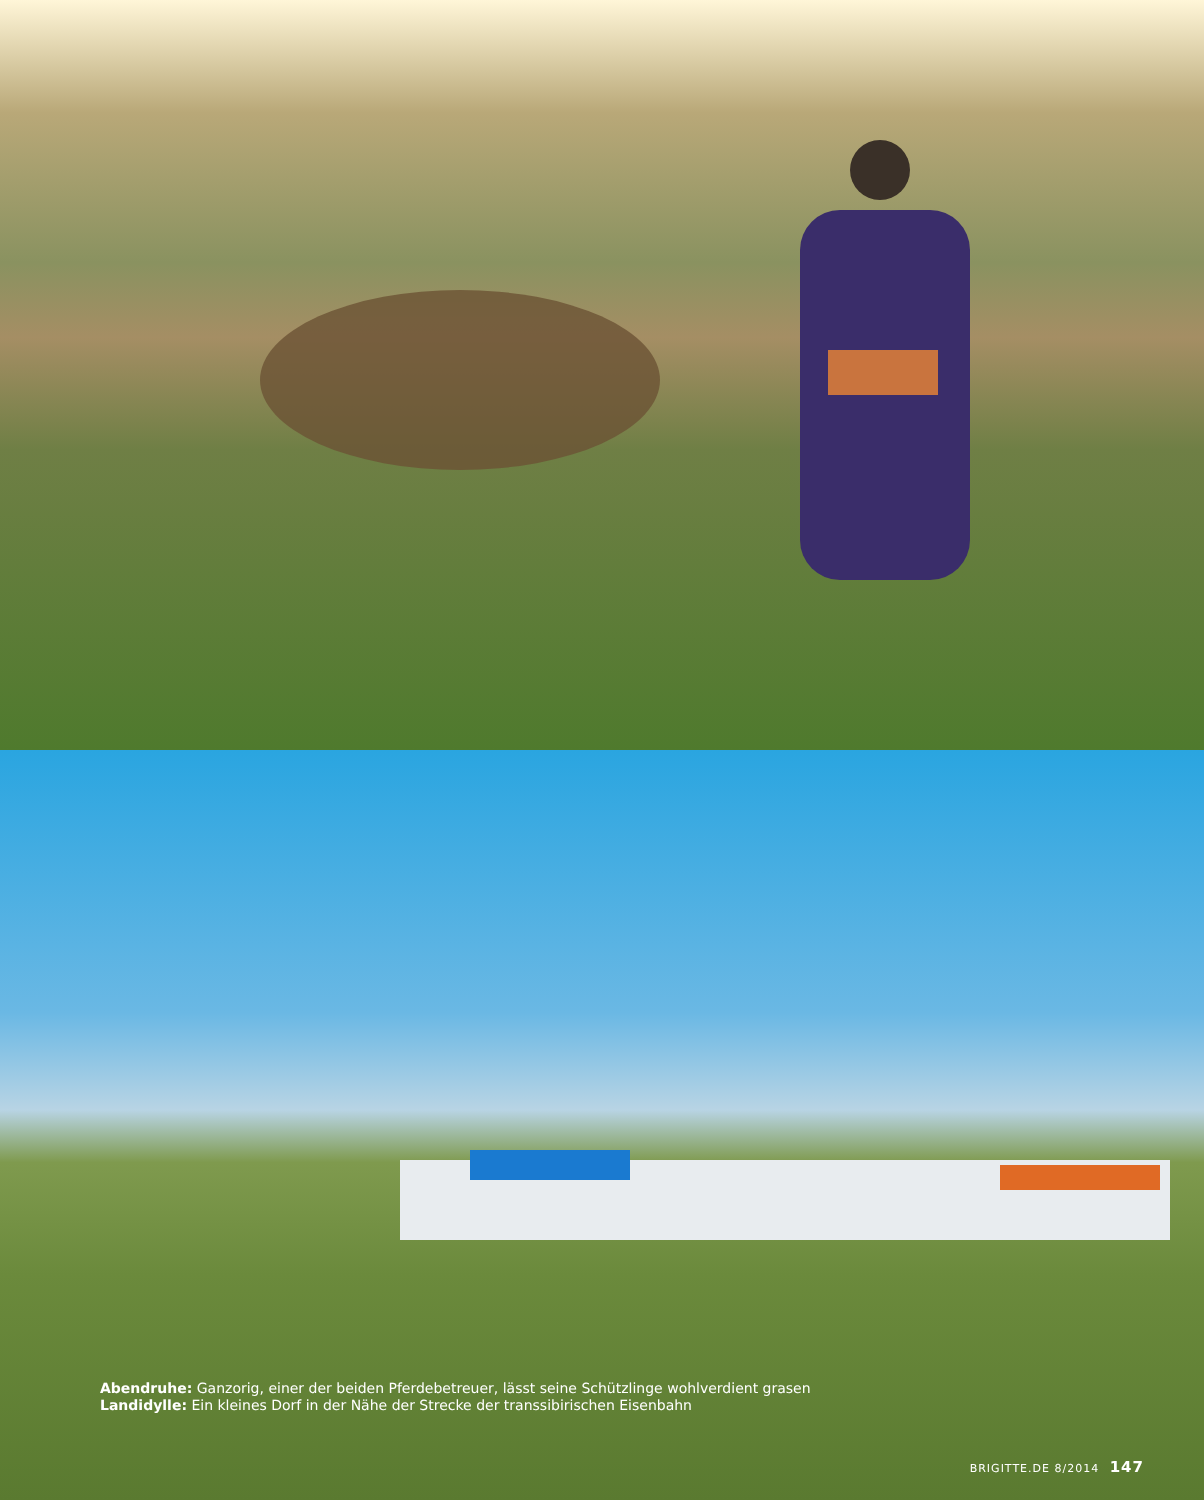Abendruhe: Ganzorig, einer der beiden Pferdebetreuer, lässt seine Schützlinge wohlverdient grasen
Landidylle: Ein kleines Dorf in der Nähe der Strecke der transsibirischen Eisenbahn
BRIGITTE.DE 8/2014 147